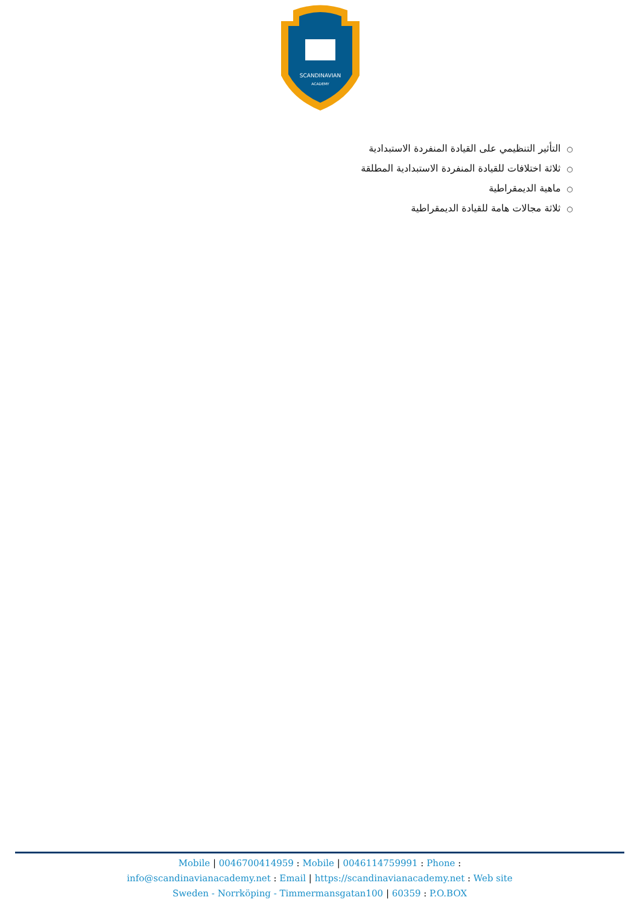SCANDINAVIAN
ACADEMY
○التأثير التنظيمي على القيادة المنفردة الاستبدادية
○ثلاثة اختلافات للقيادة المنفردة الاستبدادية المطلقة
○ماهية الديمقراطية
○ثلاثة مجالات هامة للقيادة الديمقراطية
Mobile | 0046700414959 : Mobile | 0046114759991 : Phone :
info@scandinavianacademy.net : Email | https://scandinavianacademy.net : Web site
Sweden - Norrköping - Timmermansgatan100 | 60359 : P.O.BOX